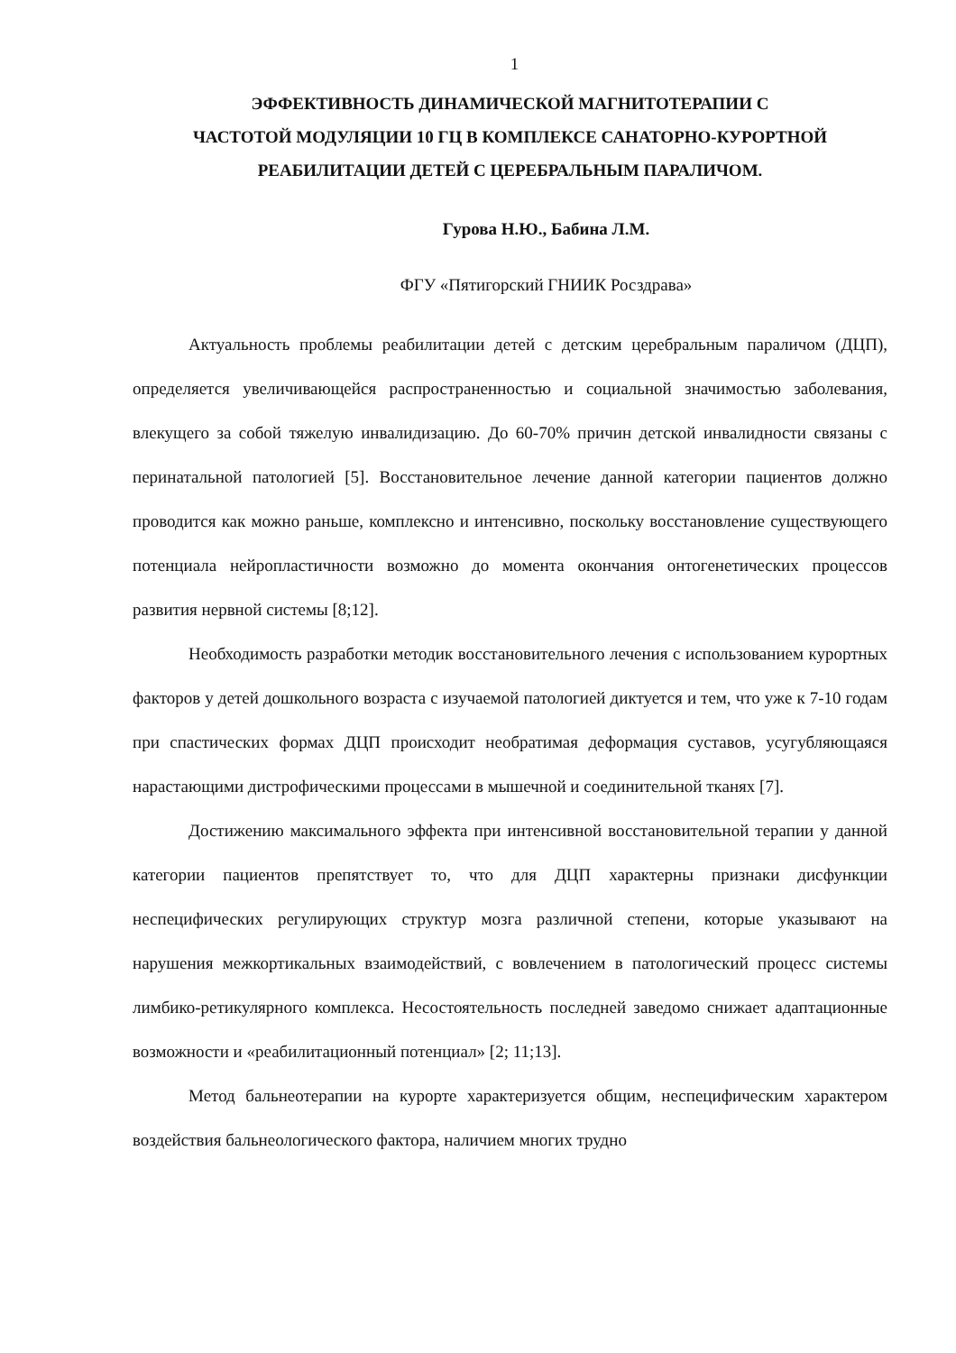1
ЭФФЕКТИВНОСТЬ ДИНАМИЧЕСКОЙ МАГНИТОТЕРАПИИ С
ЧАСТОТОЙ МОДУЛЯЦИИ 10 ГЦ В КОМПЛЕКСЕ САНАТОРНО-КУРОРТНОЙ
РЕАБИЛИТАЦИИ ДЕТЕЙ С ЦЕРЕБРАЛЬНЫМ ПАРАЛИЧОМ.
Гурова Н.Ю., Бабина Л.М.
ФГУ «Пятигорский ГНИИК Росздрава»
Актуальность проблемы реабилитации детей с детским церебральным параличом (ДЦП), определяется увеличивающейся распространенностью и социальной значимостью заболевания, влекущего за собой тяжелую инвалидизацию. До 60-70% причин детской инвалидности связаны с перинатальной патологией [5]. Восстановительное лечение данной категории пациентов должно проводится как можно раньше, комплексно и интенсивно, поскольку восстановление существующего потенциала нейропластичности возможно до момента окончания онтогенетических процессов развития нервной системы [8;12].
Необходимость разработки методик восстановительного лечения с использованием курортных факторов у детей дошкольного возраста с изучаемой патологией диктуется и тем, что уже к 7-10 годам при спастических формах ДЦП происходит необратимая деформация суставов, усугубляющаяся нарастающими дистрофическими процессами в мышечной и соединительной тканях [7].
Достижению максимального эффекта при интенсивной восстановительной терапии у данной категории пациентов препятствует то, что для ДЦП характерны признаки дисфункции неспецифических регулирующих структур мозга различной степени, которые указывают на нарушения межкортикальных взаимодействий, с вовлечением в патологический процесс системы лимбико-ретикулярного комплекса. Несостоятельность последней заведомо снижает адаптационные возможности и «реабилитационный потенциал» [2; 11;13].
Метод бальнеотерапии на курорте характеризуется общим, неспецифическим характером воздействия бальнеологического фактора, наличием многих трудно